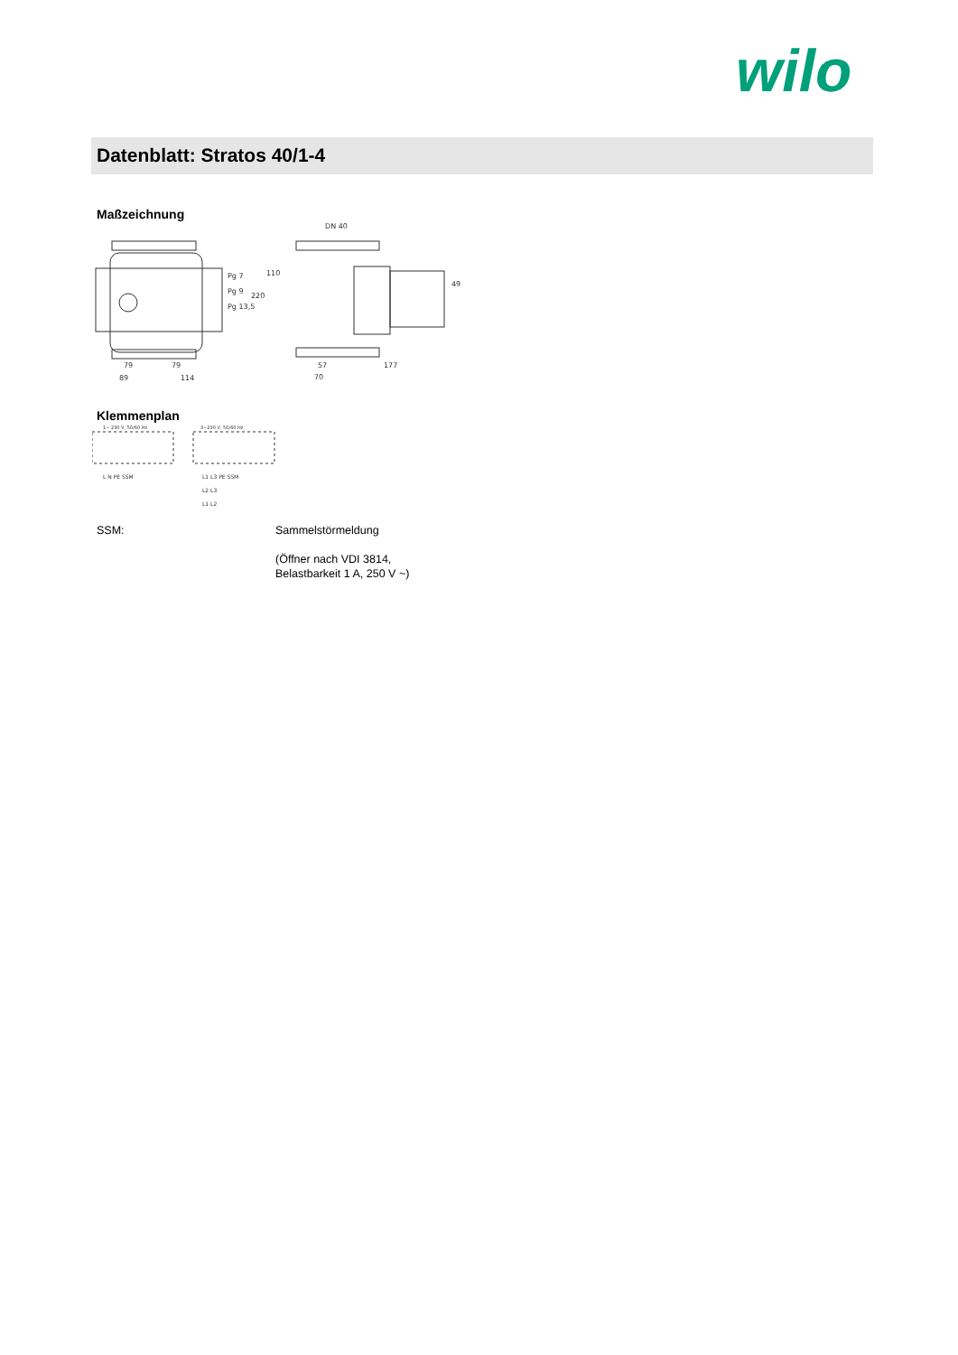wilo
Datenblatt: Stratos 40/1-4
Maßzeichnung
Pg 7
Pg 9
Pg 13,5
DN 40
79
79
89
114
57
70
177
110
220
49
Klemmenplan
1~ 230 V, 50/60 Hz
3~230 V, 50/60 Hz
L N PE SSM
L1 L3 PE SSM
L2 L3
L1 L2
SSM:
Sammelstörmeldung
(Öffner nach VDI 3814,
Belastbarkeit 1 A, 250 V ~)